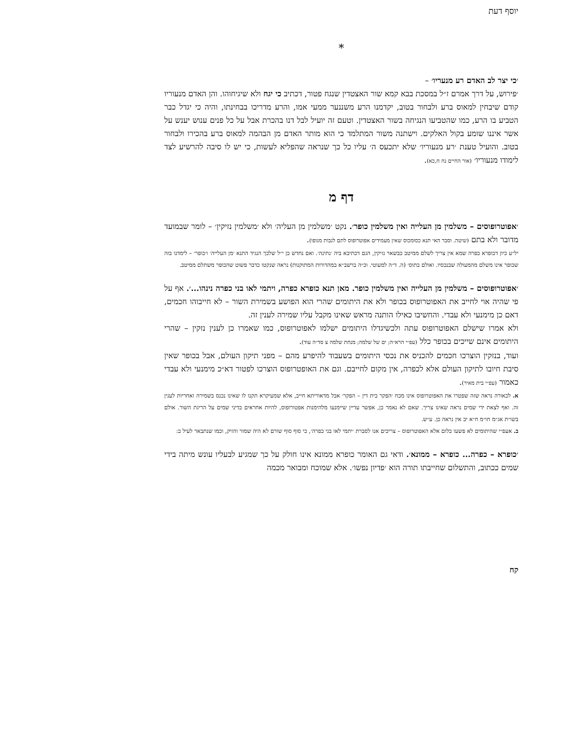יוסף דעת
*
׳כי יצר לב האדם רע מנעריו׳ –
׳פירוש, על דרך אמרם ז״ל במסכת בבא קמא שור האצטדין שנגח פטור, דכתיב כי יגח ולא שיגיחוהו. והן האדם מנעוריו קודם שיבחין למאוס ברע ולבחור בטוב, יקדמנו הרע משננער ממעי אמו, והרע מדריכו בבחינתו, והיה כי יגדל כבר הטביע בו הרע, כמו שהטביעו הנגיחה בשור האצטדין. וטעם זה יועיל לבל דנו בהכרת אבל על כל פנים ענוש יענש על אשר איננו שומע בקול האלקים. וישתנה משור המתלמד כי הוא מותר האדם מן הבהמה למאוס ברע בהכירו ולבחור בטוב. והועיל טענת ׳רע מנעוריו׳ שלא יתכעס ה׳ עליו כל כך שנראה שהפליא לעשות, כי יש לו סיבה להרשיע לצד לימודו מנעוריו׳ (אור החיים נח ח,כא).
דף מ
׳אפוטרופוסים – משלמין מן העלייה ואין משלמין כופר׳. נקט ׳משלמין מן העליה׳ ולא ׳משלמין נזיקין׳ – לומר שבמועד מדובר ולא בתם (שיטה. וסבר האי תנא כסומכוס שאין מעמידים אפוטרופוס לתם לגבות מגופו).
יל״ע כיון דכופרא כפרה שמא אין צריך לשלם ממיטב כבשאר נזיקין, הגם דכתיבא ביה ׳נתינה׳. ואם נחדש כן י״ל שלכך הנגיד התנא ׳מן העלייה׳ ו׳כופר׳ – לימדנו בזה שכופר אינו משלם מהמעולה שבנכסיו. ואולם בתוס׳ (ה. ד״ה למעוטי. וכ״ה ברשב״א במהדורות המתוקנות) נראה שנקטו כדבר פשוט שהכופר משתלם ממיטב.
׳אפוטרופוסים – משלמין מן העלייה ואין משלמין כופר. מאן תנא כופרא כפרה, ויתמי לאו בני כפרה נינהו...׳. אף על פי שהיה אוי לחייב את האפוטרופוס בכופר ולא את היתומים שהרי הוא הפושע בשמירת השור – לא חייבוהו חכמים, דאם כן מימנעי ולא עבדי. והחשיבו כאילו הותנה מראש שאינו מקבל עליו שמירה לענין זה.
ולא אמרו שישלם האפוטרופוס עתה ולכשיגדלו היתומים ישלמו לאפוטרופוס, כמו שאמרו כן לענין נזקין – שהרי היתומים אינם שייכים בכופר כלל (עפ״י הרא״ה; ים של שלמה; מנחת שלמה צ סד״ה עוד).
ועוד, בנזקין הוצרכו חכמים להכניס את נכסי היתומים בשעבוד להיפרע מהם – מפני תיקון העולם, אבל בכופר שאין סיבת חיובו לתיקון העולם אלא לכפרה, אין מקום לחייבם. וגם את האופטרופוס הוצרכו לפטור דא״כ מימנעי ולא עבדי כאמור (עפ״י בית מאיר).
א. לכאורה נראה שזה שפטרו את האפוטרופוס אינו מכח ׳הפקר בית דין – הפקר׳ אבל מדאוריתא חייב, אלא שמעיקרא תקנו לו שאינו נכנס בשמירה ואחריות לענין זה. ואף לצאת ידי שמים נראה שאינו צריך. שאם לא נאמר כן, אפשר עדיין שיימנעו מלהימנות אפטורופוס, להיות אחראים בדיני שמים על הריגת השור. אולם בשו״ת אג״מ חו״מ ח״א יב אין נראה כן. ע״ש.
ב. אעפ״י שהיתומים לא פשעו כלום אלא האפוטרופוס – צריכים אנו לסברת ׳יתמי לאו בני כפרה׳, כי סוף סוף שורם לא היה שמור והזיק, וכמו שנתבאר לעיל ב:
׳כופרא – כפרה... כופרא – ממונא׳. ודאי גם האומר כופרא ממונא אינו חולק על כך שמגיע לבעליו עונש מיתה בידי שמים ככתוב, והתשלום שחייבתו תורה הוא ׳פדיון נפשו׳. אלא שמוכח ומבואר מכמה
קח